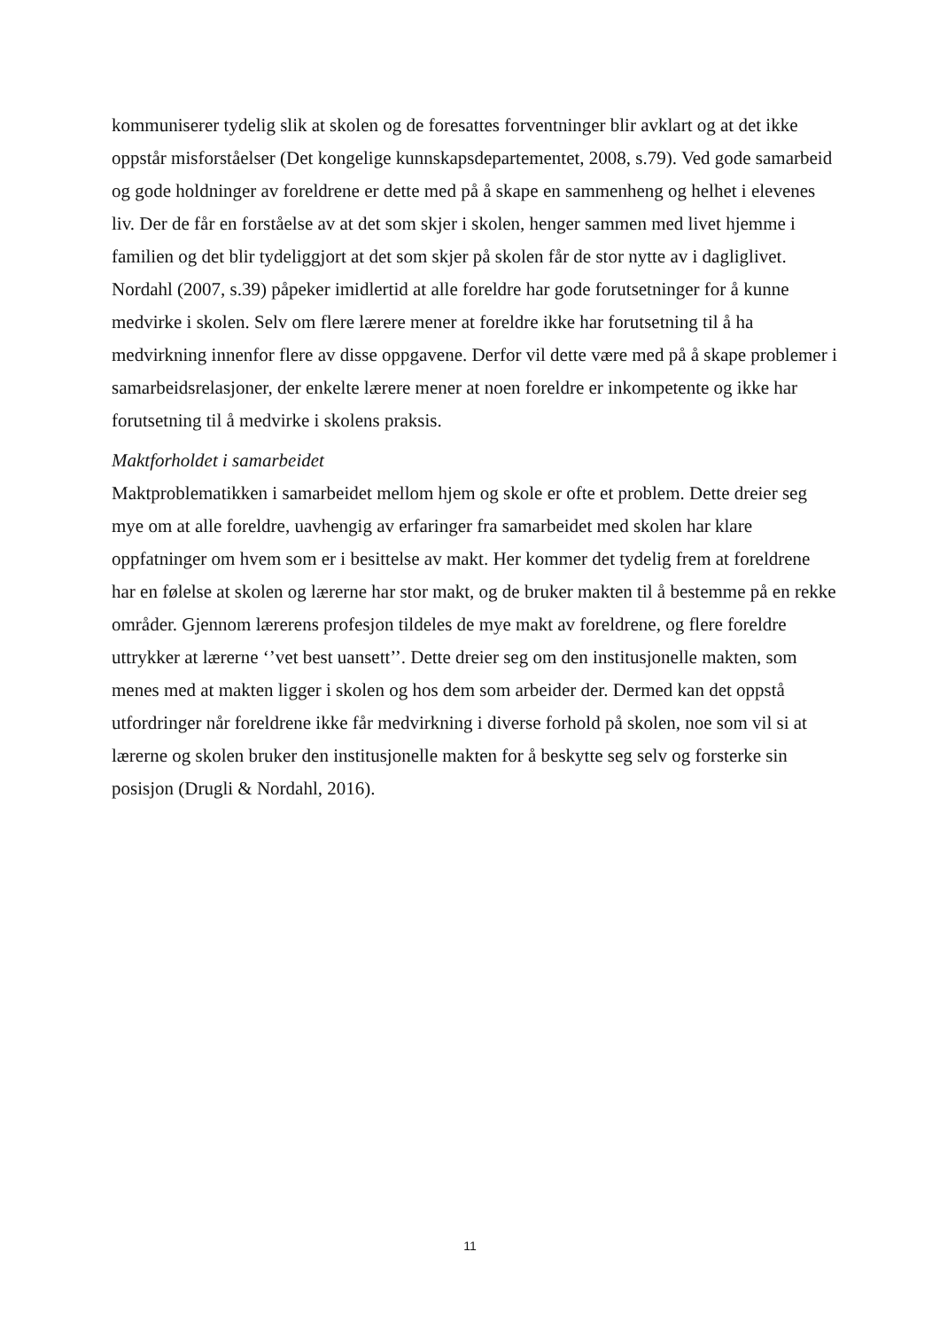kommuniserer tydelig slik at skolen og de foresattes forventninger blir avklart og at det ikke oppstår misforståelser (Det kongelige kunnskapsdepartementet, 2008, s.79). Ved gode samarbeid og gode holdninger av foreldrene er dette med på å skape en sammenheng og helhet i elevenes liv. Der de får en forståelse av at det som skjer i skolen, henger sammen med livet hjemme i familien og det blir tydeliggjort at det som skjer på skolen får de stor nytte av i dagliglivet. Nordahl (2007, s.39) påpeker imidlertid at alle foreldre har gode forutsetninger for å kunne medvirke i skolen. Selv om flere lærere mener at foreldre ikke har forutsetning til å ha medvirkning innenfor flere av disse oppgavene. Derfor vil dette være med på å skape problemer i samarbeidsrelasjoner, der enkelte lærere mener at noen foreldre er inkompetente og ikke har forutsetning til å medvirke i skolens praksis.
Maktforholdet i samarbeidet
Maktproblematikken i samarbeidet mellom hjem og skole er ofte et problem. Dette dreier seg mye om at alle foreldre, uavhengig av erfaringer fra samarbeidet med skolen har klare oppfatninger om hvem som er i besittelse av makt. Her kommer det tydelig frem at foreldrene har en følelse at skolen og lærerne har stor makt, og de bruker makten til å bestemme på en rekke områder. Gjennom lærerens profesjon tildeles de mye makt av foreldrene, og flere foreldre uttrykker at lærerne ‘’vet best uansett’’. Dette dreier seg om den institusjonelle makten, som menes med at makten ligger i skolen og hos dem som arbeider der. Dermed kan det oppstå utfordringer når foreldrene ikke får medvirkning i diverse forhold på skolen, noe som vil si at lærerne og skolen bruker den institusjonelle makten for å beskytte seg selv og forsterke sin posisjon (Drugli & Nordahl, 2016).
11